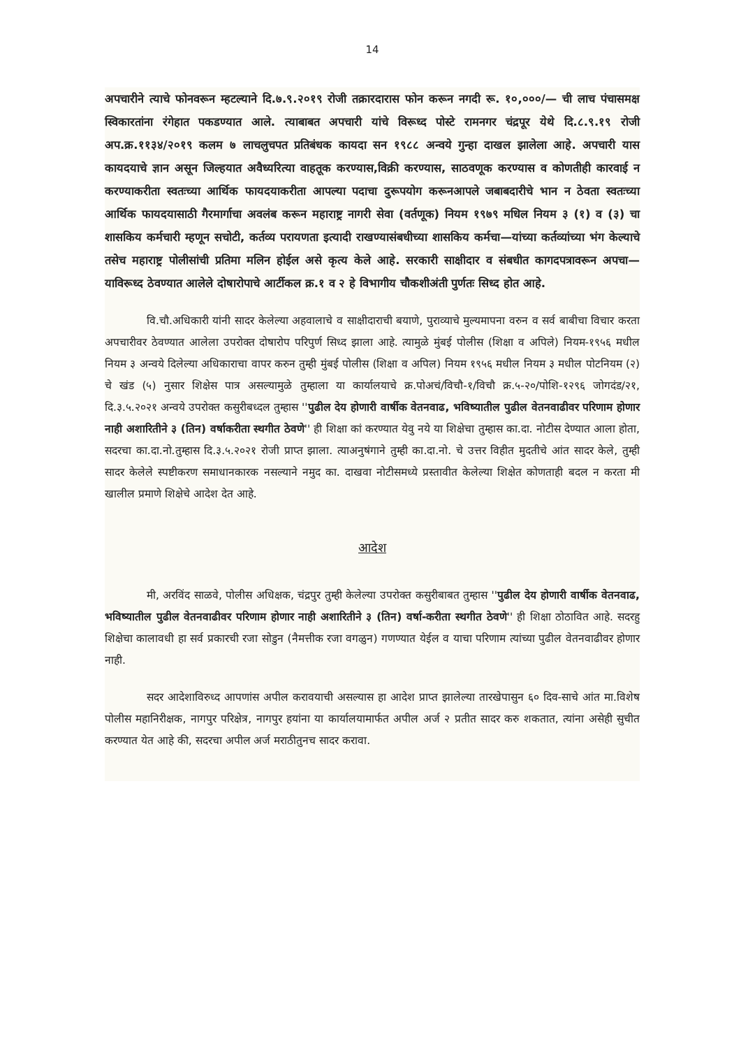14
अपचारीने त्याचे फोनवरून म्हटल्याने दि.७.९.२०१९ रोजी तक्रारदारास फोन करून नगदी रू. १०,०००/— ची लाच पंचासमक्ष स्विकारतांना रंगेहात पकडण्यात आले. त्याबाबत अपचारी यांचे विरूध्द पोस्टे रामनगर चंद्रपूर येथे दि.८.९.१९ रोजी अप.क्र.११३४/२०१९ कलम ७ लाचलुचपत प्रतिबंधक कायदा सन १९८८ अन्वये गुन्हा दाखल झालेला आहे. अपचारी यास कायदयाचे ज्ञान असून जिल्हयात अवैध्यरित्या वाहतूक करण्यास,विक्री करण्यास, साठवणूक करण्यास व कोणतीही कारवाई न करण्याकरीता स्वतःच्या आर्थिक फायदयाकरीता आपल्या पदाचा दुरूपयोग करूनआपले जबाबदारीचे भान न ठेवता स्वतःच्या आर्थिक फायदयासाठी गैरमार्गाचा अवलंब करून महाराष्ट्र नागरी सेवा (वर्तणूक) नियम १९७९ मधिल नियम ३ (१) व (३) चा शासकिय कर्मचारी म्हणून सचोटी, कर्तव्य परायणता इत्यादी राखण्यासंबधीच्या शासकिय कर्मचा—यांच्या कर्तव्यांच्या भंग केल्याचे तसेच महाराष्ट्र पोलीसांची प्रतिमा मलिन होईल असे कृत्य केले आहे. सरकारी साक्षीदार व संबधीत कागदपत्रावरून अपचा—याविरूध्द ठेवण्यात आलेले दोषारोपाचे आर्टीकल क्र.१ व २ हे विभागीय चौकशीअंती पुर्णतः सिध्द होत आहे.
वि.चौ.अधिकारी यांनी सादर केलेल्या अहवालाचे व साक्षीदाराची बयाणे, पुराव्याचे मुल्यमापना वरुन व सर्व बाबीचा विचार करता अपचारीवर ठेवण्यात आलेला उपरोक्त दोषारोप परिपुर्ण सिध्द झाला आहे. त्यामुळे मुंबई पोलीस (शिक्षा व अपिले) नियम-१९५६ मधील नियम ३ अन्वये दिलेल्या अधिकाराचा वापर करुन तुम्ही मुंबई पोलीस (शिक्षा व अपिल) नियम १९५६ मधील नियम ३ मधील पोटनियम (२) चे खंड (५) नुसार शिक्षेस पात्र असल्यामुळे तुम्हाला या कार्यालयाचे क्र.पोअचं/विचौ-१/विचौ क्र.५-२०/पोशि-१२९६ जोगदंड/२१, दि.३.५.२०२१ अन्वये उपरोक्त कसुरीबध्दल तुम्हास ''पुढील देय होणारी वार्षीक वेतनवाढ, भविष्यातील पुढील वेतनवाढीवर परिणाम होणार नाही अशारितीने ३ (तिन) वर्षाकरीता स्थगीत ठेवणे'' ही शिक्षा कां करण्यात येवु नये या शिक्षेचा तुम्हास का.दा. नोटीस देण्यात आला होता, सदरचा का.दा.नो.तुम्हास दि.३.५.२०२१ रोजी प्राप्त झाला. त्याअनुषंगाने तुम्ही का.दा.नो. चे उत्तर विहीत मुदतीचे आंत सादर केले, तुम्ही सादर केलेले स्पष्टीकरण समाधानकारक नसल्याने नमुद का. दाखवा नोटीसमध्ये प्रस्तावीत केलेल्या शिक्षेत कोणताही बदल न करता मी खालील प्रमाणे शिक्षेचे आदेश देत आहे.
आदेश
मी, अरविंद साळवे, पोलीस अधिक्षक, चंद्रपुर तुम्ही केलेल्या उपरोक्त कसुरीबाबत तुम्हास ''पुढील देय होणारी वार्षीक वेतनवाढ, भविष्यातील पुढील वेतनवाढीवर परिणाम होणार नाही अशारितीने ३ (तिन) वर्षा-करीता स्थगीत ठेवणे'' ही शिक्षा ठोठावित आहे. सदरहु शिक्षेचा कालावधी हा सर्व प्रकारची रजा सोडुन (नैमत्तीक रजा वगळुन) गणण्यात येईल व याचा परिणाम त्यांच्या पुढील वेतनवाढीवर होणार नाही.
सदर आदेशाविरुध्द आपणांस अपील करावयाची असल्यास हा आदेश प्राप्त झालेल्या तारखेपासुन ६० दिव-साचे आंत मा.विशेष पोलीस महानिरीक्षक, नागपुर परिक्षेत्र, नागपुर हयांना या कार्यालयामार्फत अपील अर्ज २ प्रतीत सादर करु शकतात, त्यांना असेही सुचीत करण्यात येत आहे की, सदरचा अपील अर्ज मराठीतुनच सादर करावा.